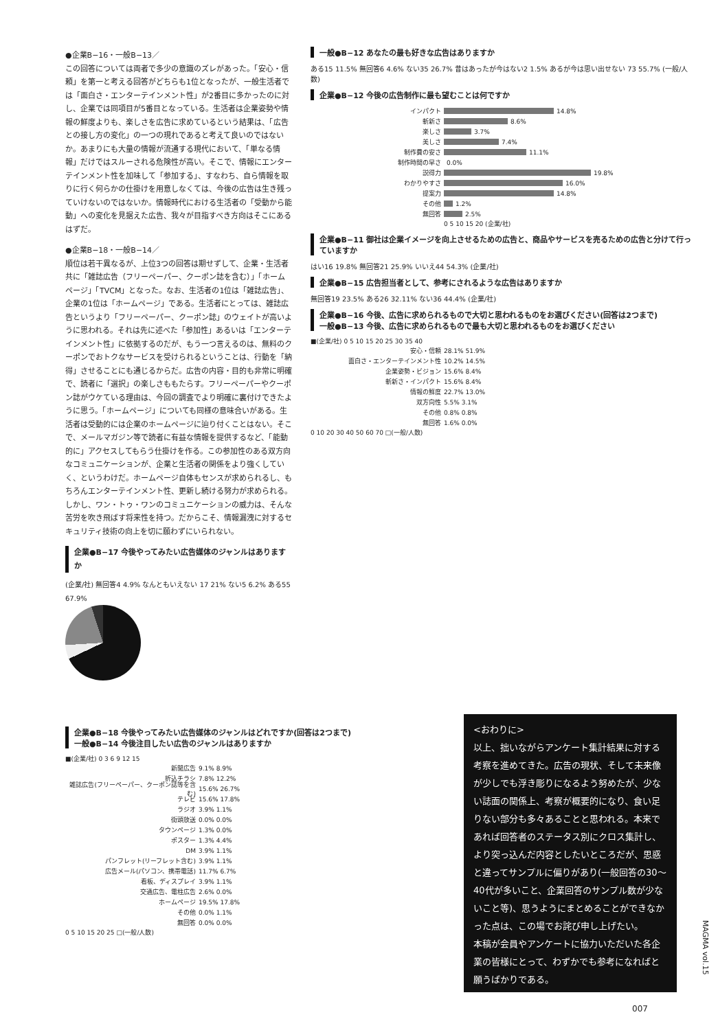●企業B−16・一般B−13／
この回答については両者で多少の意識のズレがあった。「安心・信頼」を第一と考える回答がどちらも1位となったが、一般生活者では「面白さ・エンターテインメント性」が2番目に多かったのに対し、企業では同項目が5番目となっている。生活者は企業姿勢や情報の鮮度よりも、楽しさを広告に求めているという結果は、「広告との接し方の変化」の一つの現れであると考えて良いのではないか。あまりにも大量の情報が流通する現代において、「単なる情報」だけではスルーされる危険性が高い。そこで、情報にエンターテインメント性を加味して「参加する」、すなわち、自ら情報を取りに行く何らかの仕掛けを用意しなくては、今後の広告は生き残っていけないのではないか。情報時代における生活者の「受動から能動」への変化を見据えた広告、我々が目指すべき方向はそこにあるはずだ。
●企業B−18・一般B−14／
順位は若干異なるが、上位3つの回答は期せずして、企業・生活者共に「雑誌広告（フリーペーパー、クーポン誌を含む）」「ホームページ」「TVCM」となった。なお、生活者の1位は「雑誌広告」、企業の1位は「ホームページ」である。生活者にとっては、雑誌広告というより「フリーペーパー、クーポン誌」のウェイトが高いように思われる。それは先に述べた「参加性」あるいは「エンターテインメント性」に依拠するのだが、もう一つ言えるのは、無料のクーポンでおトクなサービスを受けられるということは、行動を「納得」させることにも通じるからだ。広告の内容・目的も非常に明確で、読者に「選択」の楽しさももたらす。フリーペーパーやクーポン誌がウケている理由は、今回の調査でより明確に裏付けできたように思う。「ホームページ」についても同様の意味合いがある。生活者は受動的には企業のホームページに辿り付くことはない。そこで、メールマガジン等で読者に有益な情報を提供するなど、「能動的に」アクセスしてもらう仕掛けを作る。この参加性のある双方向なコミュニケーションが、企業と生活者の関係をより強くしていく、というわけだ。ホームページ自体もセンスが求められるし、もちろんエンターテインメント性、更新し続ける努力が求められる。しかし、ワン・トゥ・ワンのコミュニケーションの威力は、そんな苦労を吹き飛ばす将来性を持つ。だからこそ、情報漏洩に対するセキュリティ技術の向上を切に願わずにいられない。
企業●B−17 今後やってみたい広告媒体のジャンルはありますか
(企業/社) 無回答4 4.9% なんともいえない 17 21% ない5 6.2% ある55 67.9%
一般●B−12 あなたの最も好きな広告はありますか
ある15 11.5% 無回答6 4.6% ない35 26.7% 昔はあったが今はない2 1.5% あるが今は思い出せない 73 55.7% (一般/人数)
企業●B−12 今後の広告制作に最も望むことは何ですか
インパクト 14.8%
斬新さ 8.6%
楽しさ 3.7%
美しさ 7.4%
制作費の安さ 11.1%
制作時間の早さ 0.0%
説得力 19.8%
わかりやすさ 16.0%
提案力 14.8%
その他 1.2%
無回答 2.5%
0 5 10 15 20 (企業/社)
企業●B−11 御社は企業イメージを向上させるための広告と、商品やサービスを売るための広告と分けて行っていますか
はい16 19.8% 無回答21 25.9% いいえ44 54.3% (企業/社)
企業●B−15 広告担当者として、参考にされるような広告はありますか
無回答19 23.5% ある26 32.11% ない36 44.4% (企業/社)
企業●B−16 今後、広告に求められるもので大切と思われるものをお選びください(回答は2つまで)
一般●B−13 今後、広告に求められるもので最も大切と思われるものをお選びください
■(企業/社) 0 5 10 15 20 25 30 35 40
安心・信頼 28.1% 51.9%
面白さ・エンターテインメント性 10.2% 14.5%
企業姿勢・ビジョン 15.6% 8.4%
斬新さ・インパクト 15.6% 8.4%
情報の鮮度 22.7% 13.0%
双方向性 5.5% 3.1%
その他 0.8% 0.8%
無回答 1.6% 0.0%
0 10 20 30 40 50 60 70 □(一般/人数)
企業●B−18 今後やってみたい広告媒体のジャンルはどれですか(回答は2つまで)
一般●B−14 今後注目したい広告のジャンルはありますか
■(企業/社) 0 3 6 9 12 15
新聞広告 9.1% 8.9%
折込チラシ 7.8% 12.2%
雑誌広告(フリーペーパー、クーポン誌等を含む) 15.6% 26.7%
テレビ 15.6% 17.8%
ラジオ 3.9% 1.1%
街頭放送 0.0% 0.0%
タウンページ 1.3% 0.0%
ポスター 1.3% 4.4%
DM 3.9% 1.1%
パンフレット(リーフレット含む) 3.9% 1.1%
広告メール(パソコン、携帯電話) 11.7% 6.7%
看板、ディスプレイ 3.9% 1.1%
交通広告、電柱広告 2.6% 0.0%
ホームページ 19.5% 17.8%
その他 0.0% 1.1%
無回答 0.0% 0.0%
0 5 10 15 20 25 □(一般/人数)
<おわりに>
以上、拙いながらアンケート集計結果に対する考察を進めてきた。広告の現状、そして未来像が少しでも浮き彫りになるよう努めたが、少ない誌面の関係上、考察が概要的になり、食い足りない部分も多々あることと思われる。本来であれば回答者のステータス別にクロス集計し、より突っ込んだ内容としたいところだが、思惑と違ってサンプルに偏りがあり(一般回答の30〜40代が多いこと、企業回答のサンプル数が少ないこと等)、思うようにまとめることができなかった点は、この場でお詫び申し上げたい。
本稿が会員やアンケートに協力いただいた各企業の皆様にとって、わずかでも参考になればと願うばかりである。
MAGMA vol.15
007